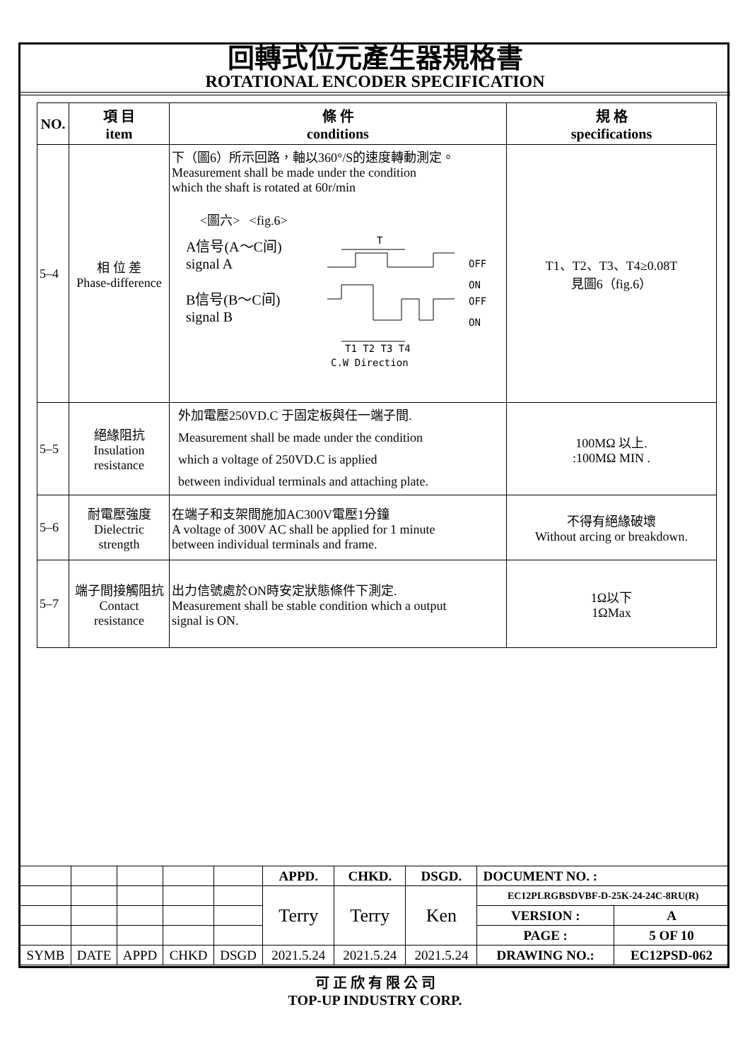回轉式位元產生器規格書
ROTATIONAL ENCODER SPECIFICATION
| NO. | 項 目 item | 條 件 conditions | 規 格 specifications |
| --- | --- | --- | --- |
| 5–4 | 相 位 差 Phase-difference | 下（圖6）所示回路，軸以360°/S的速度轉動測定。 Measurement shall be made under the condition which the shaft is rotated at 60r/min <圖六> <fig.6> A信号(A～C间) signal A B信号(B～C间) signal B T T1 T2 T3 T4 OFF ON OFF ON C.W Direction | T1、T2、T3、T4≥0.08T 見圖6（fig.6） |
| 5–5 | 絕緣阻抗 Insulation resistance | 外加電壓250VD.C 于固定板與任一端子間. Measurement shall be made under the condition which a voltage of 250VD.C is applied between individual terminals and attaching plate. | 100MΩ 以上. :100MΩ MIN . |
| 5–6 | 耐電壓強度 Dielectric strength | 在端子和支架間施加AC300V電壓1分鐘 A voltage of 300V AC shall be applied for 1 minute between individual terminals and frame. | 不得有絕緣破壞 Without arcing or breakdown. |
| 5–7 | 端子間接觸阻抗 Contact resistance | 出力信號處於ON時安定狀態條件下測定. Measurement shall be stable condition which a output signal is ON. | 1Ω以下 1ΩMax |
| | | | | | APPD. | CHKD. | DSGD. | DOCUMENT NO. : | |
| | | | | | Terry | Terry | Ken | EC12PLRGBSDVBF-D-25K-24-24C-8RU(R) | |
| | | | | | | | | VERSION : | A |
| | | | | | | | | PAGE : | 5 OF 10 |
| SYMB | DATE | APPD | CHKD | DSGD | 2021.5.24 | 2021.5.24 | 2021.5.24 | DRAWING NO.: | EC12PSD-062 |
可 正 欣 有 限 公 司
TOP-UP INDUSTRY CORP.